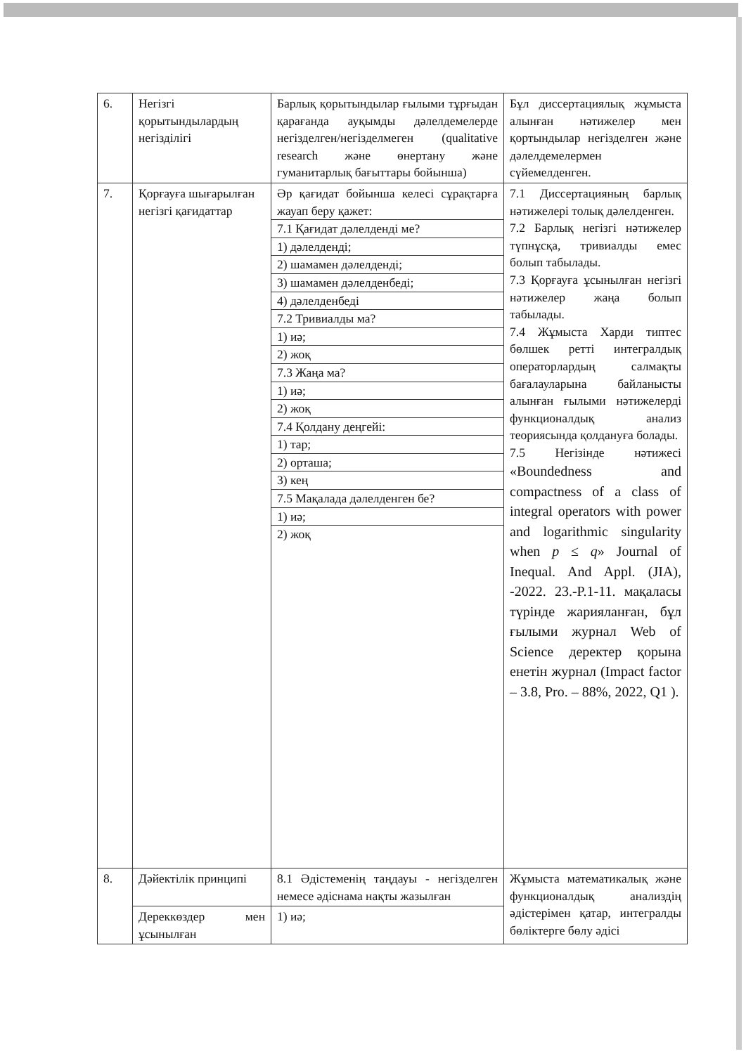| 6. | Негізгі қорытындылардың негізділігі | Барлық қорытындылар ғылыми тұрғыдан қарағанда ауқымды дәлелдемелерде негізделген/негізделмеген (qualitative research және өнертану және гуманитарлық бағыттары бойынша) | Бұл диссертациялық жұмыста алынған нәтижелер мен қортындылар негізделген және дәлелдемелермен сүйемелденген. |
| 7. | Қорғауға шығарылған негізгі қағидаттар | Әр қағидат бойынша келесі сұрақтарға жауап беру қажет: 7.1 Қағидат дәлелденді ме? 1) дәлелденді; 2) шамамен дәлелденді; 3) шамамен дәлелденбеді; 4) дәлелденбеді 7.2 Тривиалды ма? 1) иә; 2) жоқ 7.3 Жаңа ма? 1) иә; 2) жоқ 7.4 Қолдану деңгейі: 1) тар; 2) орташа; 3) кең 7.5 Мақалада дәлелденген бе? 1) иә; 2) жоқ | 7.1 Диссертацияның барлық нәтижелері толық дәлелденген. 7.2 Барлық негізгі нәтижелер түпнұсқа, тривиалды емес болып табылады. 7.3 Қорғауға ұсынылған негізгі нәтижелер жаңа болып табылады. 7.4 Жұмыста Харди типтес бөлшек ретті интегралдық операторлардың салмақты бағалауларына байланысты алынған ғылыми нәтижелерді функционалдық анализ теориясында қолдануға болады. 7.5 Негізінде нәтижесі «Boundedness and compactness of a class of integral operators with power and logarithmic singularity when p ≤ q » Journal of Inequal. And Appl. (JIA), -2022. 23.-P.1-11. мақаласы түрінде жарияланған, бұл ғылыми журнал Web of Science деректер қорына енетін журнал (Impact factor – 3.8, Pro. – 88%, 2022, Q1 ). |
| 8. | Дәйектілік принципі | 8.1 Әдістеменің таңдауы - негізделген немесе әдіснама нақты жазылған | Жұмыста математикалық және функционалдық анализдің әдістерімен қатар, интегралды бөліктерге бөлу әдісі |
| | Дереккөздер мен ұсынылған | 1) иә; | |